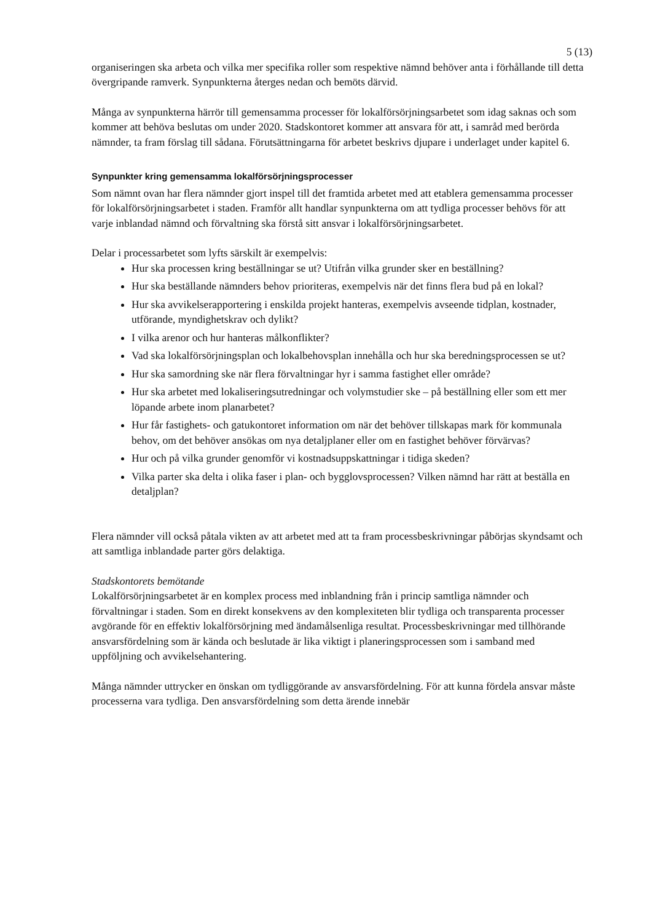5 (13)
organiseringen ska arbeta och vilka mer specifika roller som respektive nämnd behöver anta i förhållande till detta övergripande ramverk. Synpunkterna återges nedan och bemöts därvid.
Många av synpunkterna härrör till gemensamma processer för lokalförsörjningsarbetet som idag saknas och som kommer att behöva beslutas om under 2020. Stadskontoret kommer att ansvara för att, i samråd med berörda nämnder, ta fram förslag till sådana. Förutsättningarna för arbetet beskrivs djupare i underlaget under kapitel 6.
Synpunkter kring gemensamma lokalförsörjningsprocesser
Som nämnt ovan har flera nämnder gjort inspel till det framtida arbetet med att etablera gemensamma processer för lokalförsörjningsarbetet i staden. Framför allt handlar synpunkterna om att tydliga processer behövs för att varje inblandad nämnd och förvaltning ska förstå sitt ansvar i lokalförsörjningsarbetet.
Delar i processarbetet som lyfts särskilt är exempelvis:
Hur ska processen kring beställningar se ut? Utifrån vilka grunder sker en beställning?
Hur ska beställande nämnders behov prioriteras, exempelvis när det finns flera bud på en lokal?
Hur ska avvikelserapportering i enskilda projekt hanteras, exempelvis avseende tidplan, kostnader, utförande, myndighetskrav och dylikt?
I vilka arenor och hur hanteras målkonflikter?
Vad ska lokalförsörjningsplan och lokalbehovsplan innehålla och hur ska beredningsprocessen se ut?
Hur ska samordning ske när flera förvaltningar hyr i samma fastighet eller område?
Hur ska arbetet med lokaliseringsutredningar och volymstudier ske – på beställning eller som ett mer löpande arbete inom planarbetet?
Hur får fastighets- och gatukontoret information om när det behöver tillskapas mark för kommunala behov, om det behöver ansökas om nya detaljplaner eller om en fastighet behöver förvärvas?
Hur och på vilka grunder genomför vi kostnadsuppskattningar i tidiga skeden?
Vilka parter ska delta i olika faser i plan- och bygglovsprocessen? Vilken nämnd har rätt at beställa en detaljplan?
Flera nämnder vill också påtala vikten av att arbetet med att ta fram processbeskrivningar påbörjas skyndsamt och att samtliga inblandade parter görs delaktiga.
Stadskontorets bemötande
Lokalförsörjningsarbetet är en komplex process med inblandning från i princip samtliga nämnder och förvaltningar i staden. Som en direkt konsekvens av den komplexiteten blir tydliga och transparenta processer avgörande för en effektiv lokalförsörjning med ändamålsenliga resultat. Processbeskrivningar med tillhörande ansvarsfördelning som är kända och beslutade är lika viktigt i planeringsprocessen som i samband med uppföljning och avvikelsehantering.
Många nämnder uttrycker en önskan om tydliggörande av ansvarsfördelning. För att kunna fördela ansvar måste processerna vara tydliga. Den ansvarsfördelning som detta ärende innebär